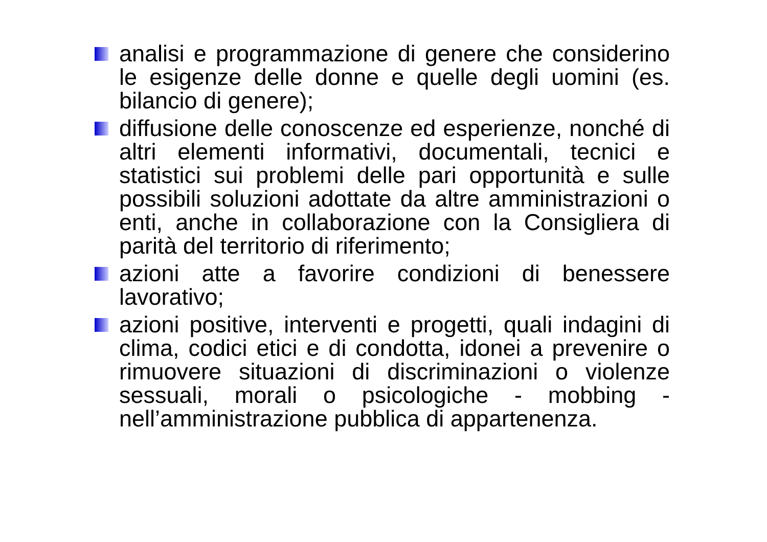analisi e programmazione di genere che considerino le esigenze delle donne e quelle degli uomini (es. bilancio di genere);
diffusione delle conoscenze ed esperienze, nonché di altri elementi informativi, documentali, tecnici e statistici sui problemi delle pari opportunità e sulle possibili soluzioni adottate da altre amministrazioni o enti, anche in collaborazione con la Consigliera di parità del territorio di riferimento;
azioni atte a favorire condizioni di benessere lavorativo;
azioni positive, interventi e progetti, quali indagini di clima, codici etici e di condotta, idonei a prevenire o rimuovere situazioni di discriminazioni o violenze sessuali, morali o psicologiche - mobbing - nell’amministrazione pubblica di appartenenza.